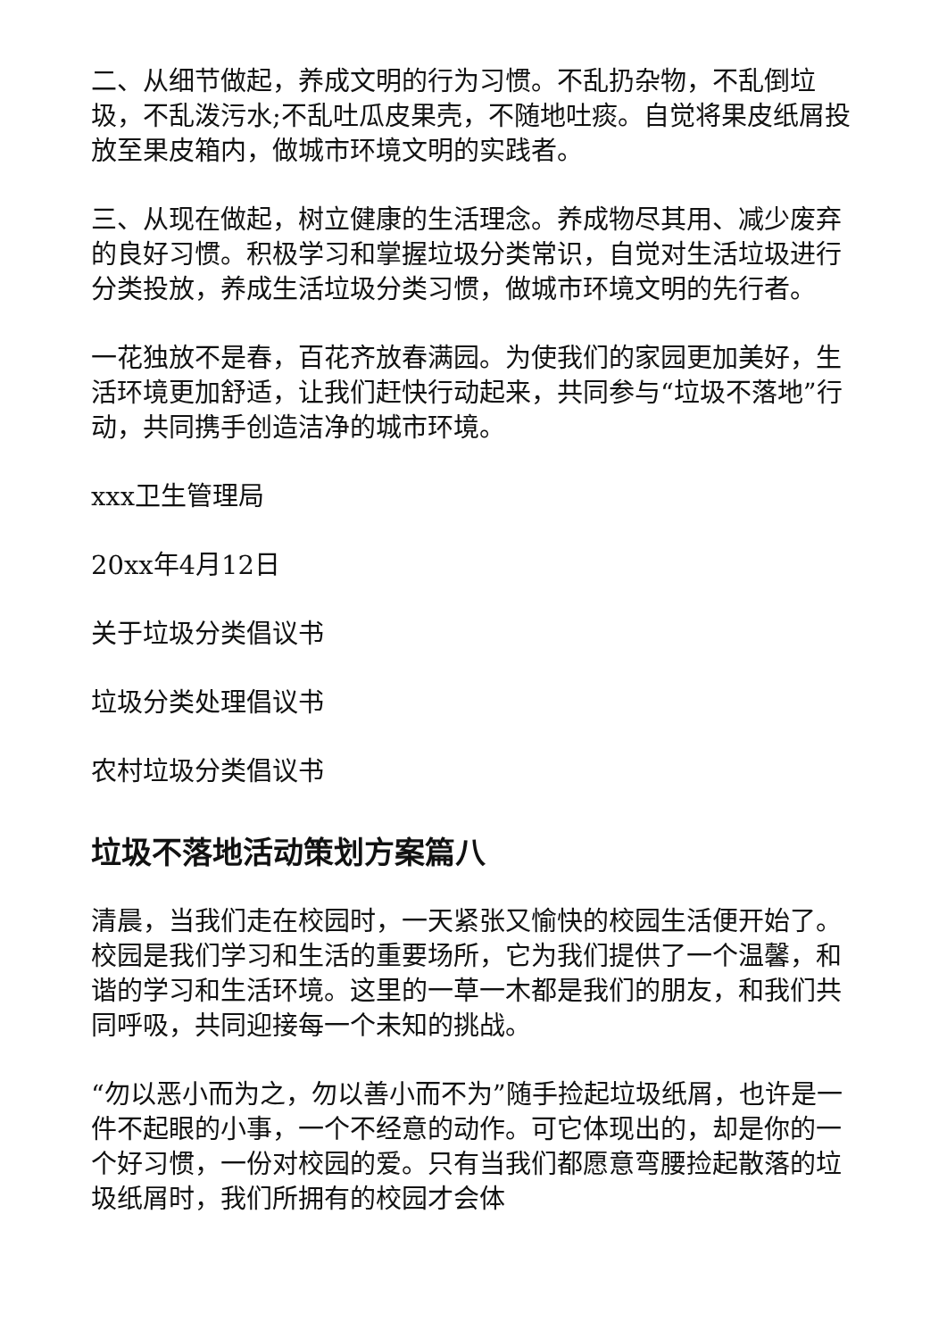二、从细节做起，养成文明的行为习惯。不乱扔杂物，不乱倒垃圾，不乱泼污水;不乱吐瓜皮果壳，不随地吐痰。自觉将果皮纸屑投放至果皮箱内，做城市环境文明的实践者。
三、从现在做起，树立健康的生活理念。养成物尽其用、减少废弃的良好习惯。积极学习和掌握垃圾分类常识，自觉对生活垃圾进行分类投放，养成生活垃圾分类习惯，做城市环境文明的先行者。
一花独放不是春，百花齐放春满园。为使我们的家园更加美好，生活环境更加舒适，让我们赶快行动起来，共同参与“垃圾不落地”行动，共同携手创造洁净的城市环境。
xxx卫生管理局
20xx年4月12日
关于垃圾分类倡议书
垃圾分类处理倡议书
农村垃圾分类倡议书
垃圾不落地活动策划方案篇八
清晨，当我们走在校园时，一天紧张又愉快的校园生活便开始了。校园是我们学习和生活的重要场所，它为我们提供了一个温馨，和谐的学习和生活环境。这里的一草一木都是我们的朋友，和我们共同呼吸，共同迎接每一个未知的挑战。
“勿以恶小而为之，勿以善小而不为”随手捡起垃圾纸屑，也许是一件不起眼的小事，一个不经意的动作。可它体现出的，却是你的一个好习惯，一份对校园的爱。只有当我们都愿意弯腰捡起散落的垃圾纸屑时，我们所拥有的校园才会体